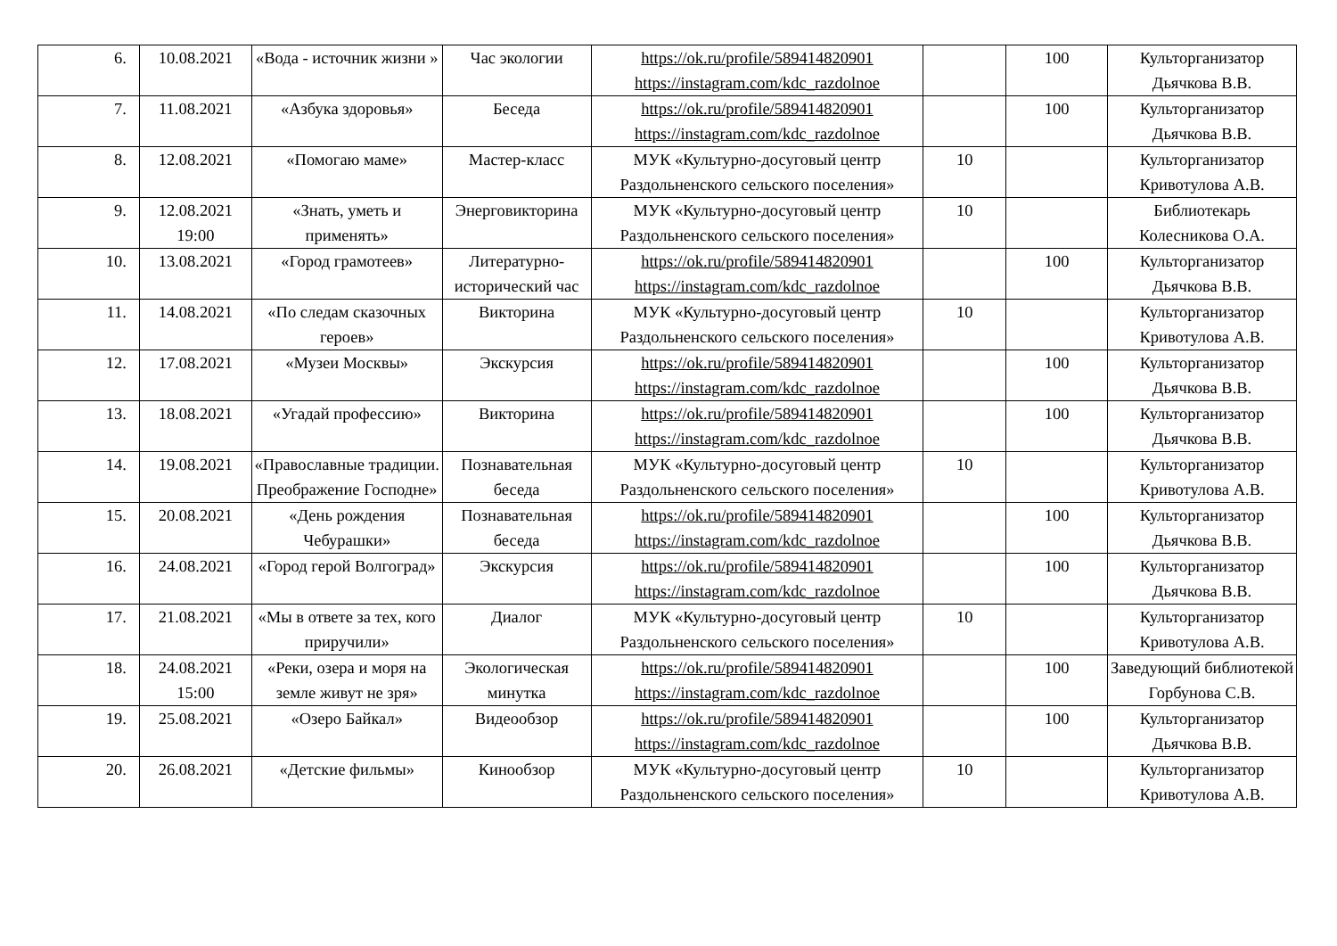| 6. | 10.08.2021 | «Вода - источник жизни » | Час экологии | https://ok.ru/profile/589414820901 https://instagram.com/kdc_razdolnoe | | 100 | Культорганизатор Дьячкова В.В. |
| 7. | 11.08.2021 | «Азбука здоровья» | Беседа | https://ok.ru/profile/589414820901 https://instagram.com/kdc_razdolnoe | | 100 | Культорганизатор Дьячкова В.В. |
| 8. | 12.08.2021 | «Помогаю маме» | Мастер-класс | МУК «Культурно-досуговый центр Раздольненского сельского поселения» | 10 | | Культорганизатор Кривотулова А.В. |
| 9. | 12.08.2021 19:00 | «Знать, уметь и применять» | Энерговикторина | МУК «Культурно-досуговый центр Раздольненского сельского поселения» | 10 | | Библиотекарь Колесникова О.А. |
| 10. | 13.08.2021 | «Город грамотеев» | Литературно-исторический час | https://ok.ru/profile/589414820901 https://instagram.com/kdc_razdolnoe | | 100 | Культорганизатор Дьячкова В.В. |
| 11. | 14.08.2021 | «По следам сказочных героев» | Викторина | МУК «Культурно-досуговый центр Раздольненского сельского поселения» | 10 | | Культорганизатор Кривотулова А.В. |
| 12. | 17.08.2021 | «Музеи Москвы» | Экскурсия | https://ok.ru/profile/589414820901 https://instagram.com/kdc_razdolnoe | | 100 | Культорганизатор Дьячкова В.В. |
| 13. | 18.08.2021 | «Угадай профессию» | Викторина | https://ok.ru/profile/589414820901 https://instagram.com/kdc_razdolnoe | | 100 | Культорганизатор Дьячкова В.В. |
| 14. | 19.08.2021 | «Православные традиции. Преображение Господне» | Познавательная беседа | МУК «Культурно-досуговый центр Раздольненского сельского поселения» | 10 | | Культорганизатор Кривотулова А.В. |
| 15. | 20.08.2021 | «День рождения Чебурашки» | Познавательная беседа | https://ok.ru/profile/589414820901 https://instagram.com/kdc_razdolnoe | | 100 | Культорганизатор Дьячкова В.В. |
| 16. | 24.08.2021 | «Город герой Волгоград» | Экскурсия | https://ok.ru/profile/589414820901 https://instagram.com/kdc_razdolnoe | | 100 | Культорганизатор Дьячкова В.В. |
| 17. | 21.08.2021 | «Мы в ответе за тех, кого приручили» | Диалог | МУК «Культурно-досуговый центр Раздольненского сельского поселения» | 10 | | Культорганизатор Кривотулова А.В. |
| 18. | 24.08.2021 15:00 | «Реки, озера и моря на земле живут не зря» | Экологическая минутка | https://ok.ru/profile/589414820901 https://instagram.com/kdc_razdolnoe | | 100 | Заведующий библиотекой Горбунова С.В. |
| 19. | 25.08.2021 | «Озеро Байкал» | Видеообзор | https://ok.ru/profile/589414820901 https://instagram.com/kdc_razdolnoe | | 100 | Культорганизатор Дьячкова В.В. |
| 20. | 26.08.2021 | «Детские фильмы» | Кинообзор | МУК «Культурно-досуговый центр Раздольненского сельского поселения» | 10 | | Культорганизатор Кривотулова А.В. |